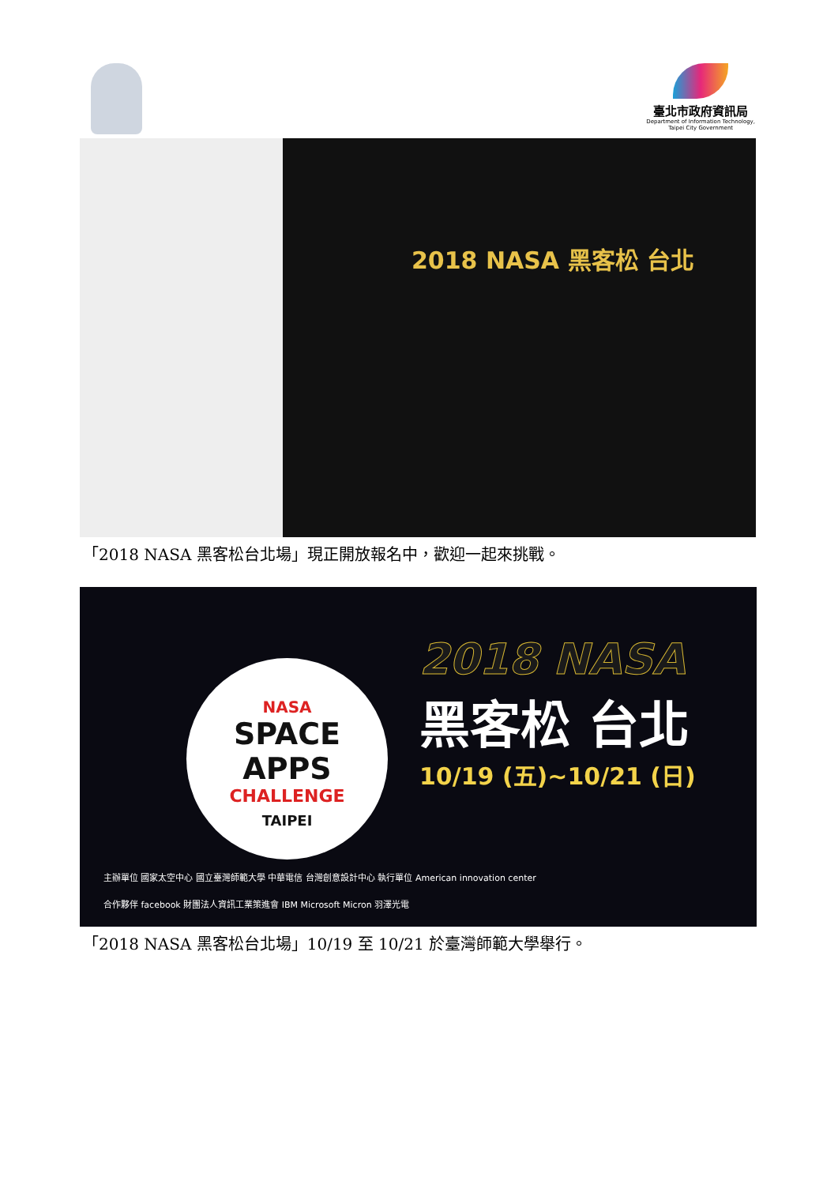臺北市政府資訊局
Department of Information Technology,
Taipei City Government
2018 NASA 黑客松 台北
「2018 NASA 黑客松台北場」現正開放報名中，歡迎一起來挑戰。
NASA
SPACE APPS
CHALLENGE
TAIPEI
2018 NASA
黑客松 台北
10/19 (五)~10/21 (日)
主辦單位 國家太空中心 國立臺灣師範大學 中華電信 台灣創意設計中心 執行單位 American innovation center
合作夥伴 facebook 財團法人資訊工業策進會 IBM Microsoft Micron 羽澤光電
「2018 NASA 黑客松台北場」10/19 至 10/21 於臺灣師範大學舉行。